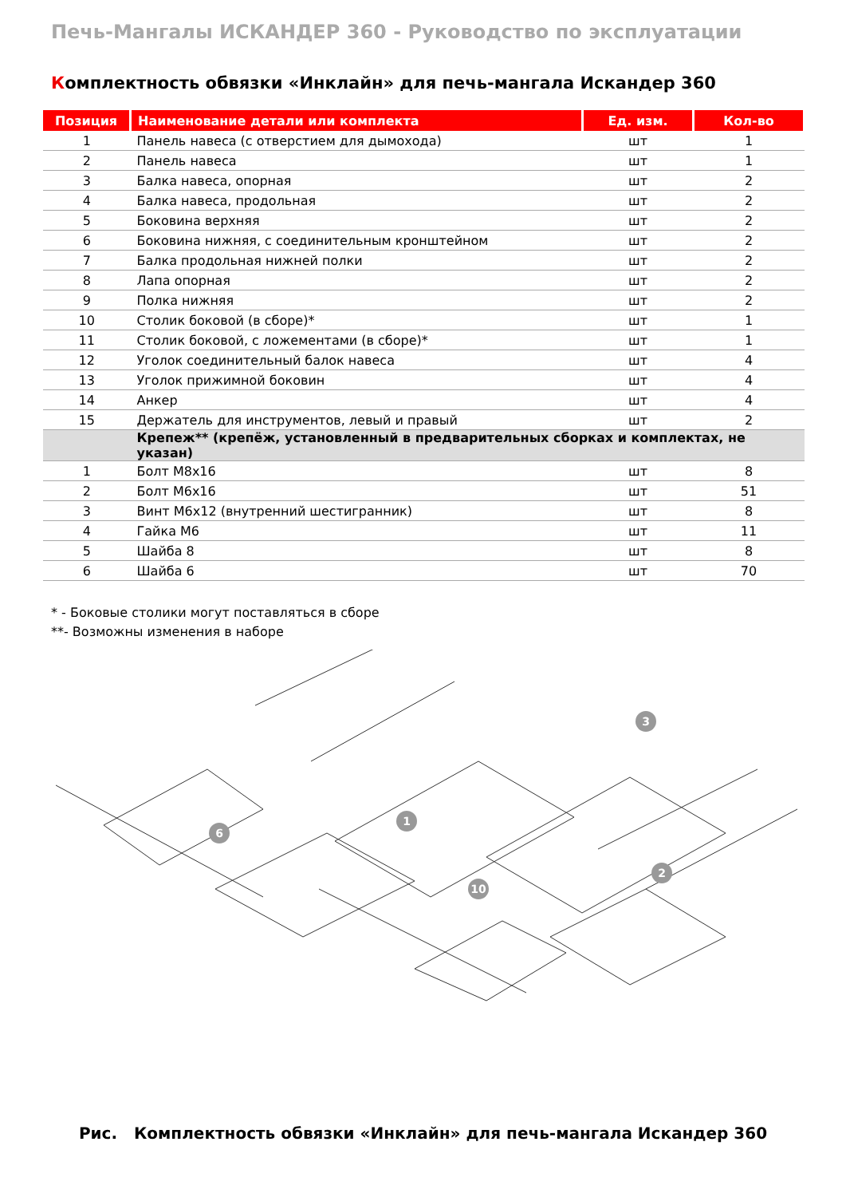Печь-Мангалы ИСКАНДЕР 360 - Руководство по эксплуатации
Комплектность обвязки «Инклайн» для печь-мангала Искандер 360
| Позиция | Наименование детали или комплекта | Ед. изм. | Кол-во |
| --- | --- | --- | --- |
| 1 | Панель навеса (с отверстием для дымохода) | шт | 1 |
| 2 | Панель навеса | шт | 1 |
| 3 | Балка навеса, опорная | шт | 2 |
| 4 | Балка навеса, продольная | шт | 2 |
| 5 | Боковина верхняя | шт | 2 |
| 6 | Боковина нижняя, с соединительным кронштейном | шт | 2 |
| 7 | Балка продольная нижней полки | шт | 2 |
| 8 | Лапа опорная | шт | 2 |
| 9 | Полка нижняя | шт | 2 |
| 10 | Столик боковой (в сборе)* | шт | 1 |
| 11 | Столик боковой, с ложементами (в сборе)* | шт | 1 |
| 12 | Уголок соединительный балок навеса | шт | 4 |
| 13 | Уголок прижимной боковин | шт | 4 |
| 14 | Анкер | шт | 4 |
| 15 | Держатель для инструментов, левый и правый | шт | 2 |
| | Крепеж** (крепёж, установленный в предварительных сборках и комплектах, не указан) | | |
| 1 | Болт М8х16 | шт | 8 |
| 2 | Болт М6х16 | шт | 51 |
| 3 | Винт М6х12 (внутренний шестигранник) | шт | 8 |
| 4 | Гайка М6 | шт | 11 |
| 5 | Шайба 8 | шт | 8 |
| 6 | Шайба 6 | шт | 70 |
* - Боковые столики могут поставляться в сборе
**- Возможны изменения в наборе
1
2
6
10
3
Рис. Комплектность обвязки «Инклайн» для печь-мангала Искандер 360